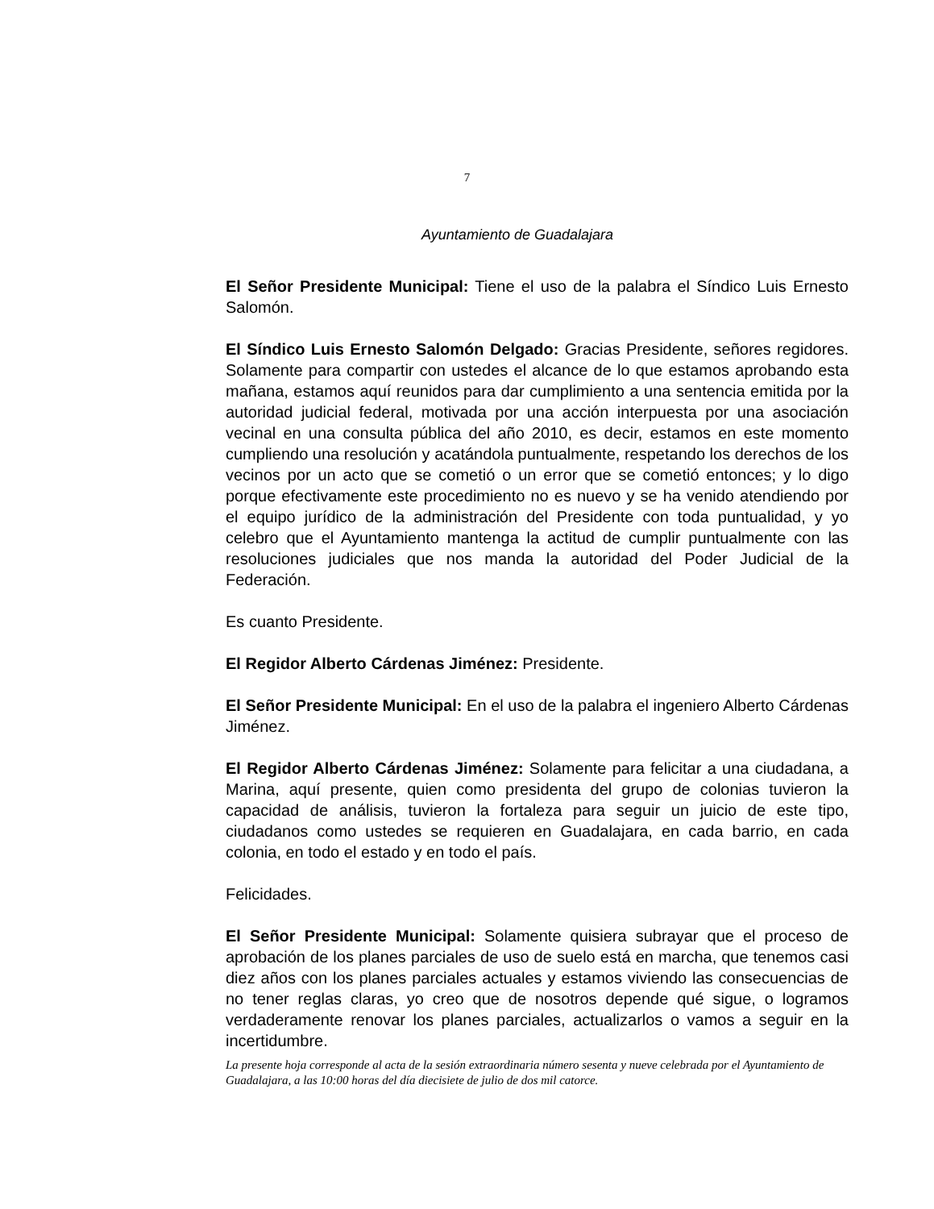7
Ayuntamiento de Guadalajara
El Señor Presidente Municipal: Tiene el uso de la palabra el Síndico Luis Ernesto Salomón.
El Síndico Luis Ernesto Salomón Delgado: Gracias Presidente, señores regidores. Solamente para compartir con ustedes el alcance de lo que estamos aprobando esta mañana, estamos aquí reunidos para dar cumplimiento a una sentencia emitida por la autoridad judicial federal, motivada por una acción interpuesta por una asociación vecinal en una consulta pública del año 2010, es decir, estamos en este momento cumpliendo una resolución y acatándola puntualmente, respetando los derechos de los vecinos por un acto que se cometió o un error que se cometió entonces; y lo digo porque efectivamente este procedimiento no es nuevo y se ha venido atendiendo por el equipo jurídico de la administración del Presidente con toda puntualidad, y yo celebro que el Ayuntamiento mantenga la actitud de cumplir puntualmente con las resoluciones judiciales que nos manda la autoridad del Poder Judicial de la Federación.
Es cuanto Presidente.
El Regidor Alberto Cárdenas Jiménez: Presidente.
El Señor Presidente Municipal: En el uso de la palabra el ingeniero Alberto Cárdenas Jiménez.
El Regidor Alberto Cárdenas Jiménez: Solamente para felicitar a una ciudadana, a Marina, aquí presente, quien como presidenta del grupo de colonias tuvieron la capacidad de análisis, tuvieron la fortaleza para seguir un juicio de este tipo, ciudadanos como ustedes se requieren en Guadalajara, en cada barrio, en cada colonia, en todo el estado y en todo el país.
Felicidades.
El Señor Presidente Municipal: Solamente quisiera subrayar que el proceso de aprobación de los planes parciales de uso de suelo está en marcha, que tenemos casi diez años con los planes parciales actuales y estamos viviendo las consecuencias de no tener reglas claras, yo creo que de nosotros depende qué sigue, o logramos verdaderamente renovar los planes parciales, actualizarlos o vamos a seguir en la incertidumbre.
La presente hoja corresponde al acta de la sesión extraordinaria número sesenta y nueve celebrada por el Ayuntamiento de Guadalajara, a las 10:00 horas del día diecisiete de julio de dos mil catorce.